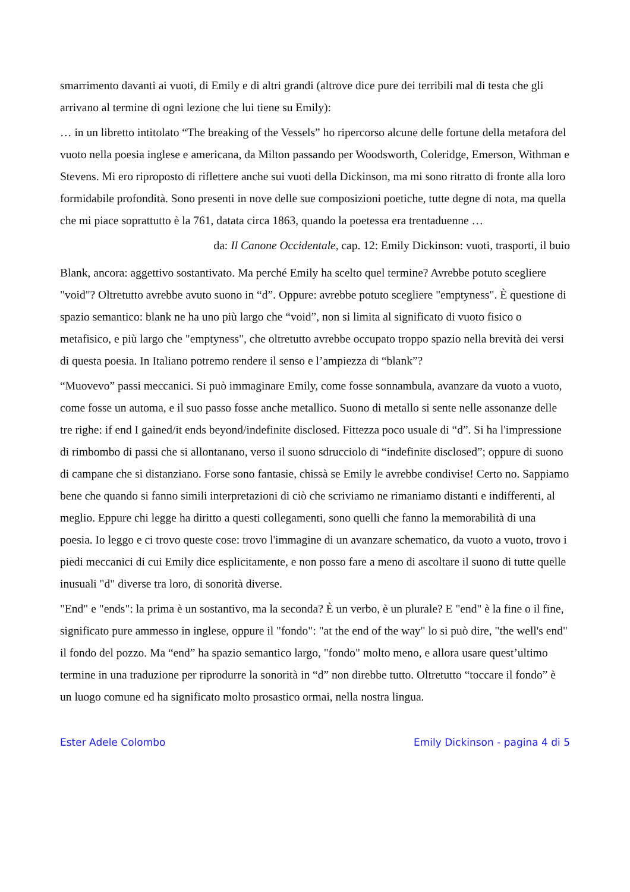smarrimento davanti ai vuoti, di Emily e di altri grandi (altrove dice pure dei terribili mal di testa che gli arrivano al termine di ogni lezione che lui tiene su Emily):
… in un libretto intitolato “The breaking of the Vessels” ho ripercorso alcune delle fortune della metafora del vuoto nella poesia inglese e americana, da Milton passando per Woodsworth, Coleridge, Emerson, Withman e Stevens. Mi ero riproposto di riflettere anche sui vuoti della Dickinson, ma mi sono ritratto di fronte alla loro formidabile profondità. Sono presenti in nove delle sue composizioni poetiche, tutte degne di nota, ma quella che mi piace soprattutto è la 761, datata circa 1863, quando la poetessa era trentaduenne …
da: Il Canone Occidentale, cap. 12: Emily Dickinson: vuoti, trasporti, il buio
Blank, ancora: aggettivo sostantivato. Ma perché Emily ha scelto quel termine? Avrebbe potuto scegliere "void"? Oltretutto avrebbe avuto suono in “d”. Oppure: avrebbe potuto scegliere "emptyness". È questione di spazio semantico: blank ne ha uno più largo che “void”, non si limita al significato di vuoto fisico o metafisico, e più largo che "emptyness", che oltretutto avrebbe occupato troppo spazio nella brevità dei versi di questa poesia. In Italiano potremo rendere il senso e l’ampiezza di “blank”?
“Muovevo” passi meccanici. Si può immaginare Emily, come fosse sonnambula, avanzare da vuoto a vuoto, come fosse un automa, e il suo passo fosse anche metallico. Suono di metallo si sente nelle assonanze delle tre righe: if end I gained/it ends beyond/indefinite disclosed. Fittezza poco usuale di “d”. Si ha l'impressione di rimbombo di passi che si allontanano, verso il suono sdrucciolo di “indefinite disclosed”; oppure di suono di campane che si distanziano. Forse sono fantasie, chissà se Emily le avrebbe condivise! Certo no. Sappiamo bene che quando si fanno simili interpretazioni di ciò che scriviamo ne rimaniamo distanti e indifferenti, al meglio. Eppure chi legge ha diritto a questi collegamenti, sono quelli che fanno la memorabilità di una poesia. Io leggo e ci trovo queste cose: trovo l'immagine di un avanzare schematico, da vuoto a vuoto, trovo i piedi meccanici di cui Emily dice esplicitamente, e non posso fare a meno di ascoltare il suono di tutte quelle inusuali "d" diverse tra loro, di sonorità diverse.
"End" e "ends": la prima è un sostantivo, ma la seconda? È un verbo, è un plurale? E "end" è la fine o il fine, significato pure ammesso in inglese, oppure il "fondo": "at the end of the way" lo si può dire, "the well's end" il fondo del pozzo. Ma “end” ha spazio semantico largo, "fondo" molto meno, e allora usare quest’ultimo termine in una traduzione per riprodurre la sonorità in “d” non direbbe tutto. Oltretutto “toccare il fondo” è un luogo comune ed ha significato molto prosastico ormai, nella nostra lingua.
Ester Adele Colombo Emily Dickinson - pagina 4 di 5